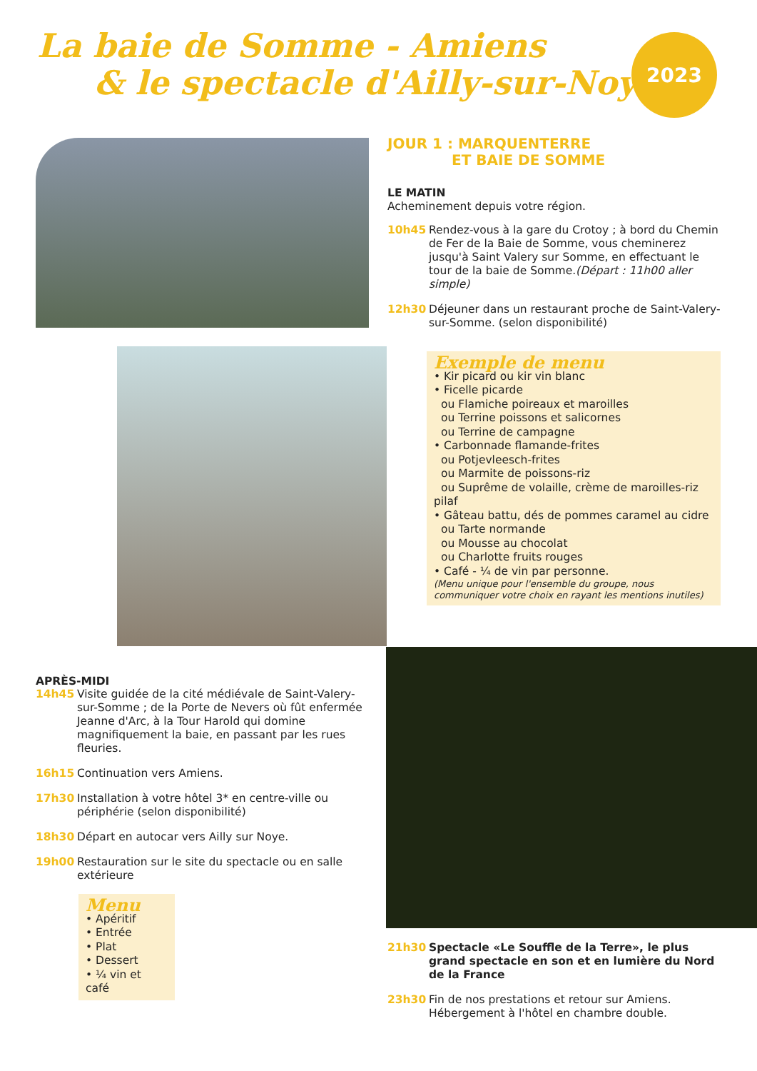La baie de Somme - Amiens
& le spectacle d'Ailly-sur-Noye
2023
JOUR 1 : MARQUENTERRE
ET BAIE DE SOMME
LE MATIN
Acheminement depuis votre région.
10h45 Rendez-vous à la gare du Crotoy ; à bord du Chemin de Fer de la Baie de Somme, vous cheminerez jusqu'à Saint Valery sur Somme, en effectuant le tour de la baie de Somme.(Départ : 11h00 aller simple)
12h30 Déjeuner dans un restaurant proche de Saint-Valery-sur-Somme. (selon disponibilité)
Exemple de menu
• Kir picard ou kir vin blanc
• Ficelle picarde
ou Flamiche poireaux et maroilles
ou Terrine poissons et salicornes
ou Terrine de campagne
• Carbonnade flamande-frites
ou Potjevleesch-frites
ou Marmite de poissons-riz
ou Suprême de volaille, crème de maroilles-riz pilaf
• Gâteau battu, dés de pommes caramel au cidre
ou Tarte normande
ou Mousse au chocolat
ou Charlotte fruits rouges
• Café - ¼ de vin par personne.
(Menu unique pour l'ensemble du groupe, nous communiquer votre choix en rayant les mentions inutiles)
APRÈS-MIDI
14h45 Visite guidée de la cité médiévale de Saint-Valery-sur-Somme ; de la Porte de Nevers où fût enfermée Jeanne d'Arc, à la Tour Harold qui domine magnifiquement la baie, en passant par les rues fleuries.
16h15 Continuation vers Amiens.
17h30 Installation à votre hôtel 3* en centre-ville ou périphérie (selon disponibilité)
18h30 Départ en autocar vers Ailly sur Noye.
19h00 Restauration sur le site du spectacle ou en salle extérieure
Menu
• Apéritif
• Entrée
• Plat
• Dessert
• ¼ vin et café
21h30 Spectacle «Le Souffle de la Terre», le plus grand spectacle en son et en lumière du Nord de la France
23h30 Fin de nos prestations et retour sur Amiens. Hébergement à l'hôtel en chambre double.